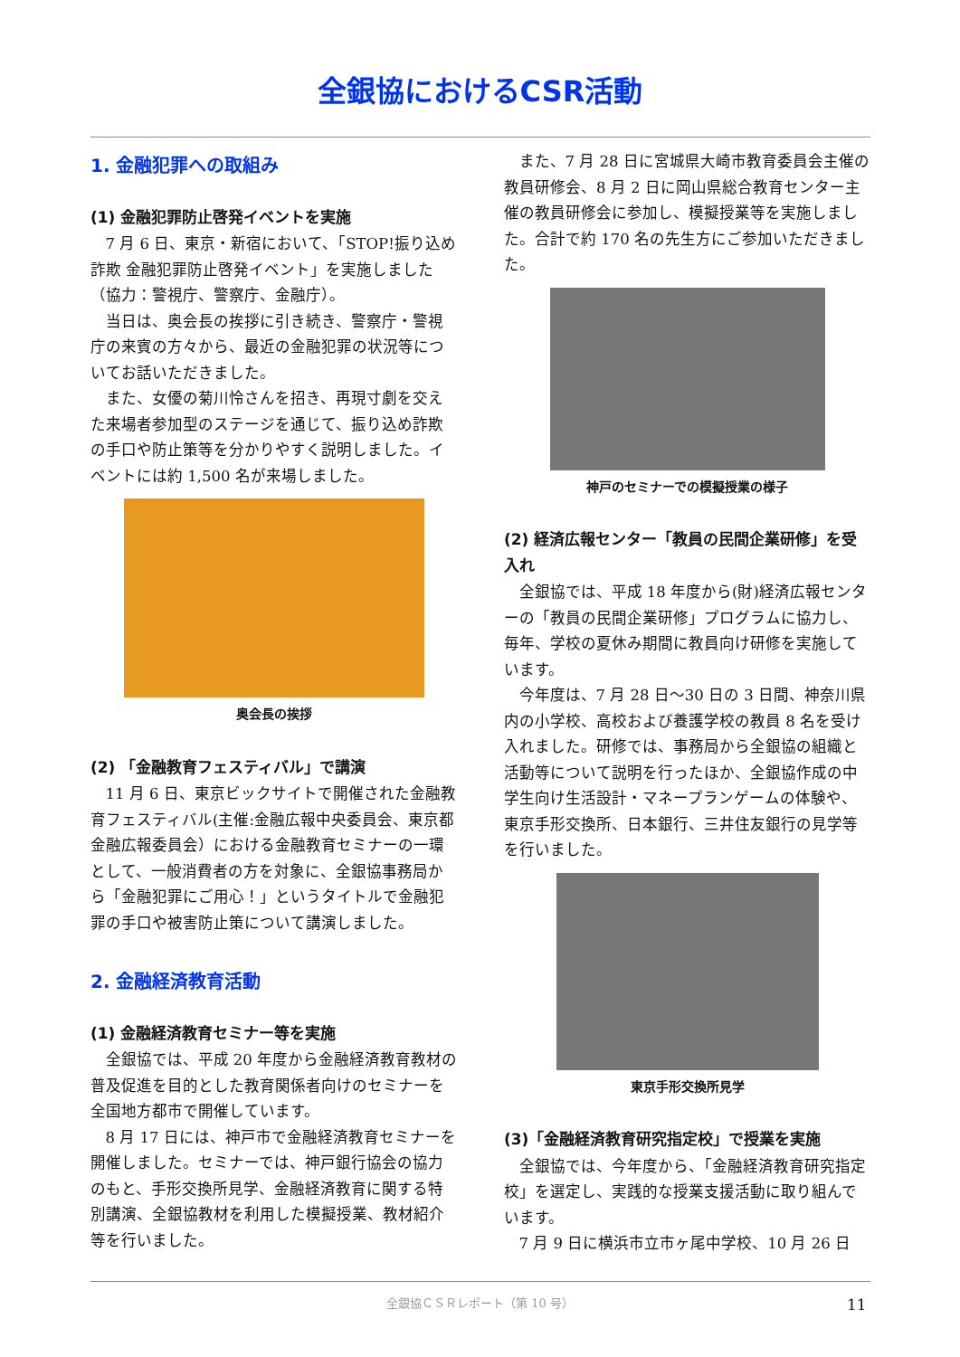全銀協におけるCSR活動
1. 金融犯罪への取組み
(1) 金融犯罪防止啓発イベントを実施
7 月 6 日、東京・新宿において、「STOP!振り込め詐欺 金融犯罪防止啓発イベント」を実施しました（協力：警視庁、警察庁、金融庁）。
当日は、奥会長の挨拶に引き続き、警察庁・警視庁の来賓の方々から、最近の金融犯罪の状況等についてお話いただきました。
また、女優の菊川怜さんを招き、再現寸劇を交えた来場者参加型のステージを通じて、振り込め詐欺の手口や防止策等を分かりやすく説明しました。イベントには約 1,500 名が来場しました。
奥会長の挨拶
(2) 「金融教育フェスティバル」で講演
11 月 6 日、東京ビックサイトで開催された金融教育フェスティバル(主催:金融広報中央委員会、東京都金融広報委員会）における金融教育セミナーの一環として、一般消費者の方を対象に、全銀協事務局から「金融犯罪にご用心！」というタイトルで金融犯罪の手口や被害防止策について講演しました。
2. 金融経済教育活動
(1) 金融経済教育セミナー等を実施
全銀協では、平成 20 年度から金融経済教育教材の普及促進を目的とした教育関係者向けのセミナーを全国地方都市で開催しています。
8 月 17 日には、神戸市で金融経済教育セミナーを開催しました。セミナーでは、神戸銀行協会の協力のもと、手形交換所見学、金融経済教育に関する特別講演、全銀協教材を利用した模擬授業、教材紹介等を行いました。
また、7 月 28 日に宮城県大崎市教育委員会主催の教員研修会、8 月 2 日に岡山県総合教育センター主催の教員研修会に参加し、模擬授業等を実施しました。合計で約 170 名の先生方にご参加いただきました。
神戸のセミナーでの模擬授業の様子
(2) 経済広報センター「教員の民間企業研修」を受入れ
全銀協では、平成 18 年度から(財)経済広報センターの「教員の民間企業研修」プログラムに協力し、毎年、学校の夏休み期間に教員向け研修を実施しています。
今年度は、7 月 28 日～30 日の 3 日間、神奈川県内の小学校、高校および養護学校の教員 8 名を受け入れました。研修では、事務局から全銀協の組織と活動等について説明を行ったほか、全銀協作成の中学生向け生活設計・マネープランゲームの体験や、東京手形交換所、日本銀行、三井住友銀行の見学等を行いました。
東京手形交換所見学
(3)「金融経済教育研究指定校」で授業を実施
全銀協では、今年度から、「金融経済教育研究指定校」を選定し、実践的な授業支援活動に取り組んでいます。
7 月 9 日に横浜市立市ヶ尾中学校、10 月 26 日
全銀協ＣＳＲレポート（第 10 号） 11